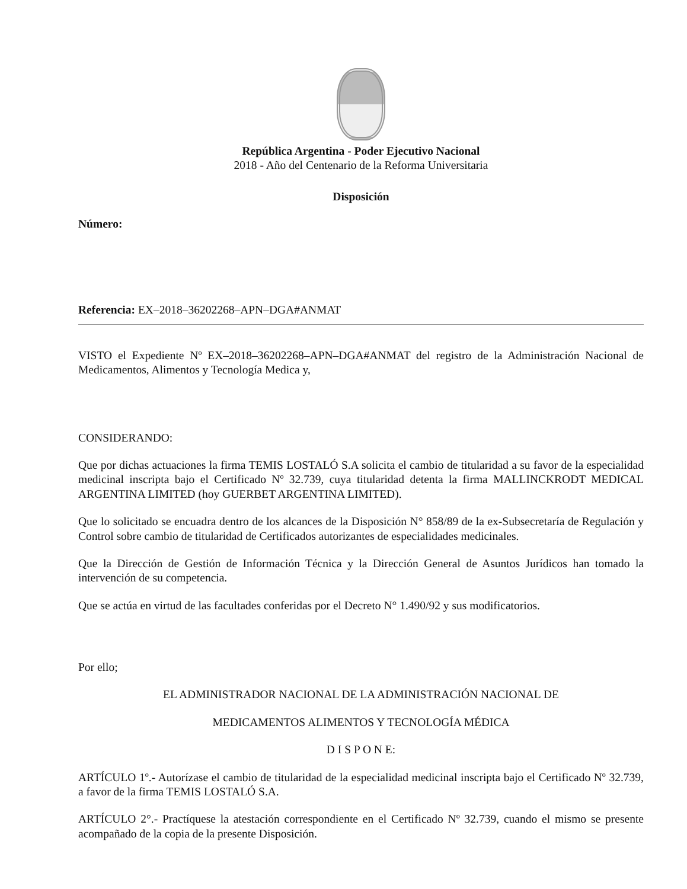República Argentina - Poder Ejecutivo Nacional
2018 - Año del Centenario de la Reforma Universitaria
Disposición
Número:
Referencia: EX–2018–36202268–APN–DGA#ANMAT
VISTO el Expediente Nº EX–2018–36202268–APN–DGA#ANMAT del registro de la Administración Nacional de Medicamentos, Alimentos y Tecnología Medica y,
CONSIDERANDO:
Que por dichas actuaciones la firma TEMIS LOSTALÓ S.A solicita el cambio de titularidad a su favor de la especialidad medicinal inscripta bajo el Certificado Nº 32.739, cuya titularidad detenta la firma MALLINCKRODT MEDICAL ARGENTINA LIMITED (hoy GUERBET ARGENTINA LIMITED).
Que lo solicitado se encuadra dentro de los alcances de la Disposición N° 858/89 de la ex-Subsecretaría de Regulación y Control sobre cambio de titularidad de Certificados autorizantes de especialidades medicinales.
Que la Dirección de Gestión de Información Técnica y la Dirección General de Asuntos Jurídicos han tomado la intervención de su competencia.
Que se actúa en virtud de las facultades conferidas por el Decreto N° 1.490/92 y sus modificatorios.
Por ello;
EL ADMINISTRADOR NACIONAL DE LA ADMINISTRACIÓN NACIONAL DE
MEDICAMENTOS ALIMENTOS Y TECNOLOGÍA MÉDICA
D I S P O N E:
ARTÍCULO 1º.- Autorízase el cambio de titularidad de la especialidad medicinal inscripta bajo el Certificado Nº 32.739, a favor de la firma TEMIS LOSTALÓ S.A.
ARTÍCULO 2°.- Practíquese la atestación correspondiente en el Certificado Nº 32.739, cuando el mismo se presente acompañado de la copia de la presente Disposición.